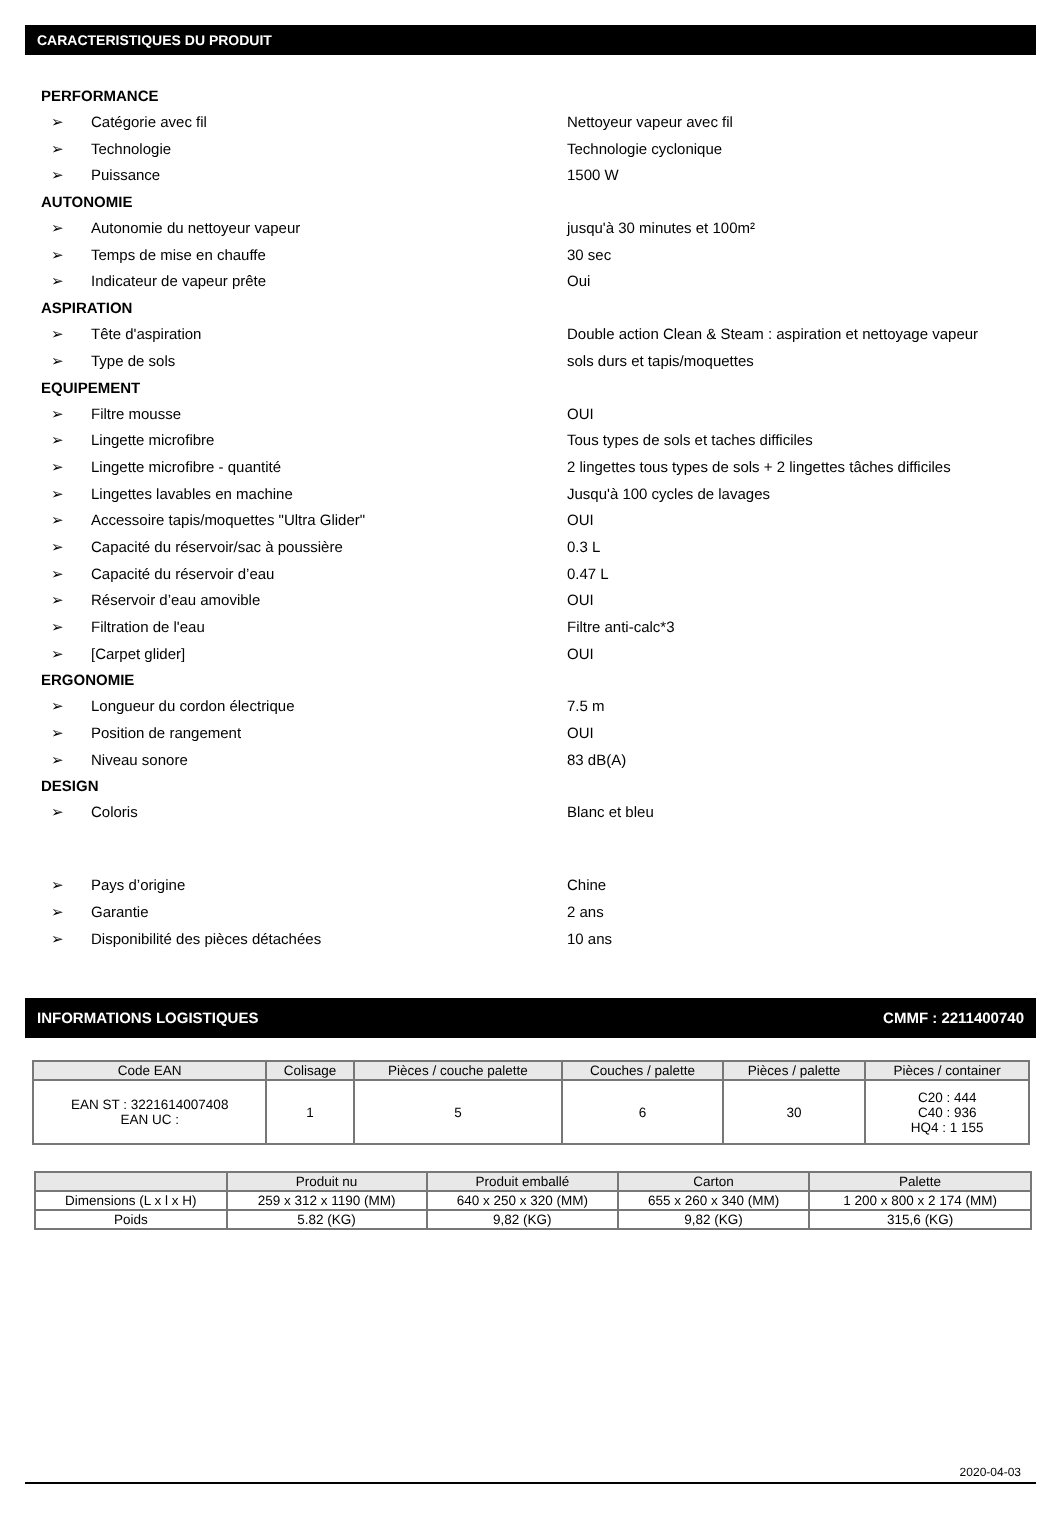CARACTERISTIQUES DU PRODUIT
PERFORMANCE
➢ Catégorie avec fil Nettoyeur vapeur avec fil
➢ Technologie Technologie cyclonique
➢ Puissance 1500 W
AUTONOMIE
➢ Autonomie du nettoyeur vapeur jusqu'à 30 minutes et 100m²
➢ Temps de mise en chauffe 30 sec
➢ Indicateur de vapeur prête Oui
ASPIRATION
➢ Tête d'aspiration Double action Clean & Steam : aspiration et nettoyage vapeur
➢ Type de sols sols durs et tapis/moquettes
EQUIPEMENT
➢ Filtre mousse OUI
➢ Lingette microfibre Tous types de sols et taches difficiles
➢ Lingette microfibre - quantité 2 lingettes tous types de sols + 2 lingettes tâches difficiles
➢ Lingettes lavables en machine Jusqu'à 100 cycles de lavages
➢ Accessoire tapis/moquettes "Ultra Glider" OUI
➢ Capacité du réservoir/sac à poussière 0.3 L
➢ Capacité du réservoir d’eau 0.47 L
➢ Réservoir d’eau amovible OUI
➢ Filtration de l'eau Filtre anti-calc*3
➢ [Carpet glider] OUI
ERGONOMIE
➢ Longueur du cordon électrique 7.5 m
➢ Position de rangement OUI
➢ Niveau sonore 83 dB(A)
DESIGN
➢ Coloris Blanc et bleu
➢ Pays d’origine Chine
➢ Garantie 2 ans
➢ Disponibilité des pièces détachées 10 ans
INFORMATIONS LOGISTIQUES CMMF : 2211400740
| Code EAN | Colisage | Pièces / couche palette | Couches / palette | Pièces / palette | Pièces / container |
| --- | --- | --- | --- | --- | --- |
| EAN ST : 3221614007408 EAN UC : | 1 | 5 | 6 | 30 | C20 : 444 C40 : 936 HQ4 : 1 155 |
| | Produit nu | Produit emballé | Carton | Palette |
| --- | --- | --- | --- | --- |
| Dimensions (L x l x H) | 259 x 312 x 1190 (MM) | 640 x 250 x 320 (MM) | 655 x 260 x 340 (MM) | 1 200 x 800 x 2 174 (MM) |
| Poids | 5.82 (KG) | 9,82 (KG) | 9,82 (KG) | 315,6 (KG) |
2020-04-03